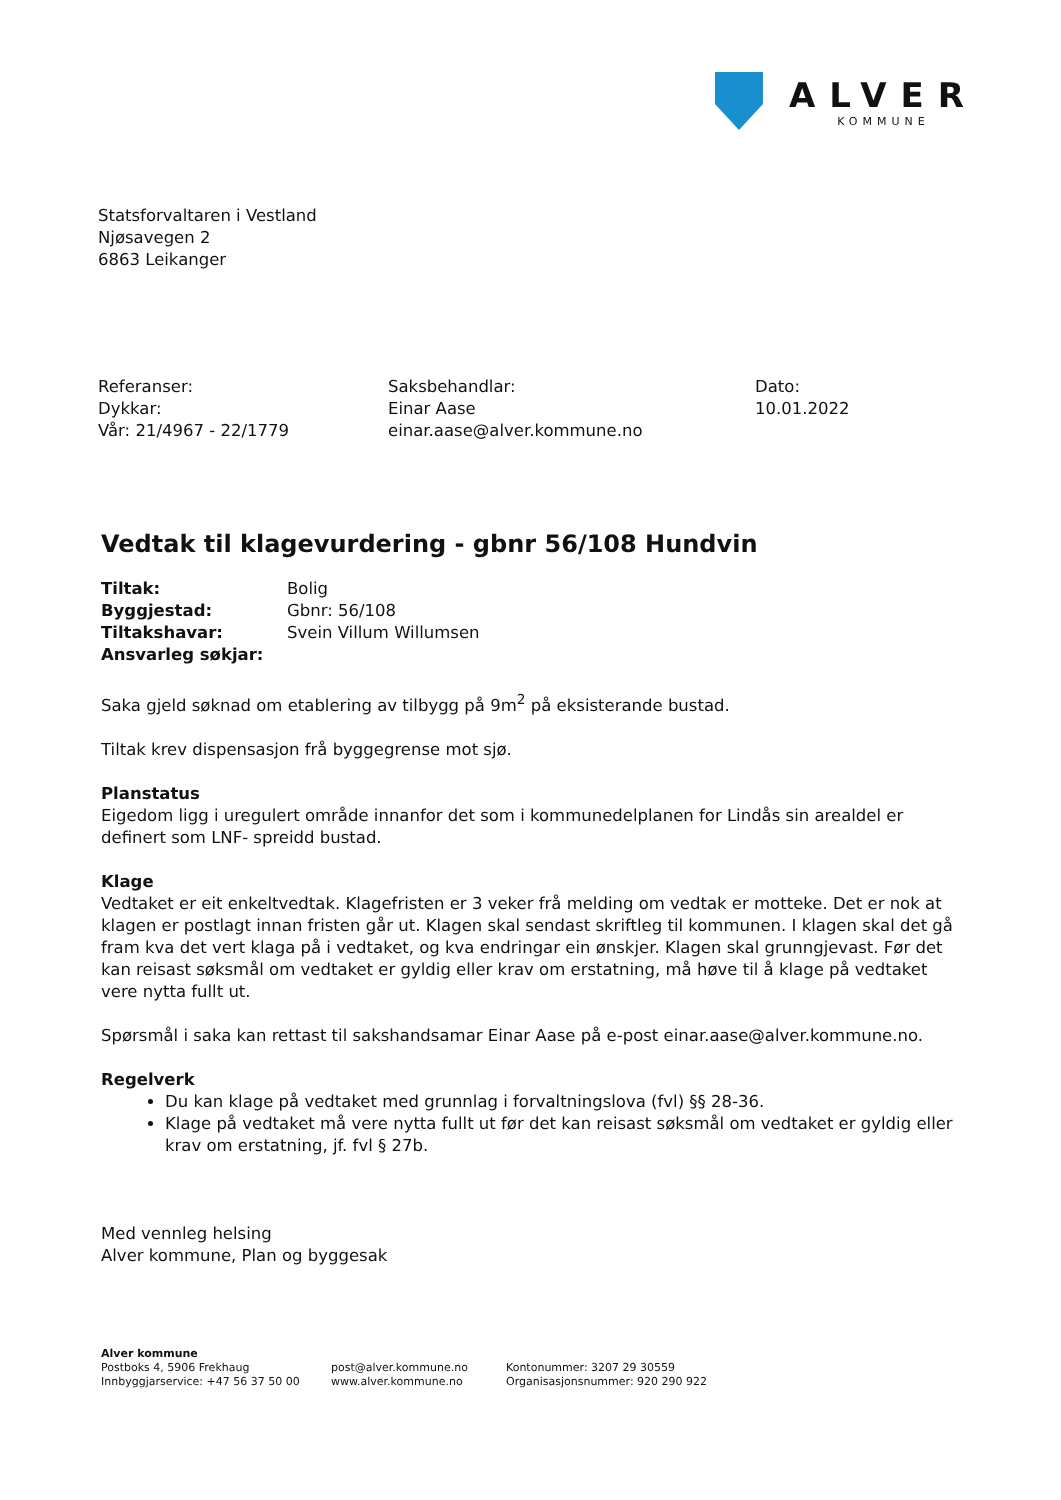ALVER
KOMMUNE
Statsforvaltaren i Vestland
Njøsavegen 2
6863 Leikanger
Referanser:
Dykkar:
Vår: 21/4967 - 22/1779
Saksbehandlar:
Einar Aase
einar.aase@alver.kommune.no
Dato:
10.01.2022
Vedtak til klagevurdering - gbnr 56/108 Hundvin
| Tiltak: | Bolig |
| Byggjestad: | Gbnr: 56/108 |
| Tiltakshavar: | Svein Villum Willumsen |
| Ansvarleg søkjar: | |
Saka gjeld søknad om etablering av tilbygg på 9m<sup>2</sup> på eksisterande bustad.
Tiltak krev dispensasjon frå byggegrense mot sjø.
Planstatus
Eigedom ligg i uregulert område innanfor det som i kommunedelplanen for Lindås sin arealdel er definert som LNF- spreidd bustad.
Klage
Vedtaket er eit enkeltvedtak. Klagefristen er 3 veker frå melding om vedtak er motteke. Det er nok at klagen er postlagt innan fristen går ut. Klagen skal sendast skriftleg til kommunen. I klagen skal det gå fram kva det vert klaga på i vedtaket, og kva endringar ein ønskjer. Klagen skal grunngjevast. Før det kan reisast søksmål om vedtaket er gyldig eller krav om erstatning, må høve til å klage på vedtaket vere nytta fullt ut.
Spørsmål i saka kan rettast til sakshandsamar Einar Aase på e-post einar.aase@alver.kommune.no.
Regelverk
Du kan klage på vedtaket med grunnlag i forvaltningslova (fvl) §§ 28-36.
Klage på vedtaket må vere nytta fullt ut før det kan reisast søksmål om vedtaket er gyldig eller krav om erstatning, jf. fvl § 27b.
Med vennleg helsing
Alver kommune, Plan og byggesak
Alver kommune
Postboks 4, 5906 Frekhaug
Innbyggjarservice: +47 56 37 50 00
post@alver.kommune.no
www.alver.kommune.no
Kontonummer: 3207 29 30559
Organisasjonsnummer: 920 290 922